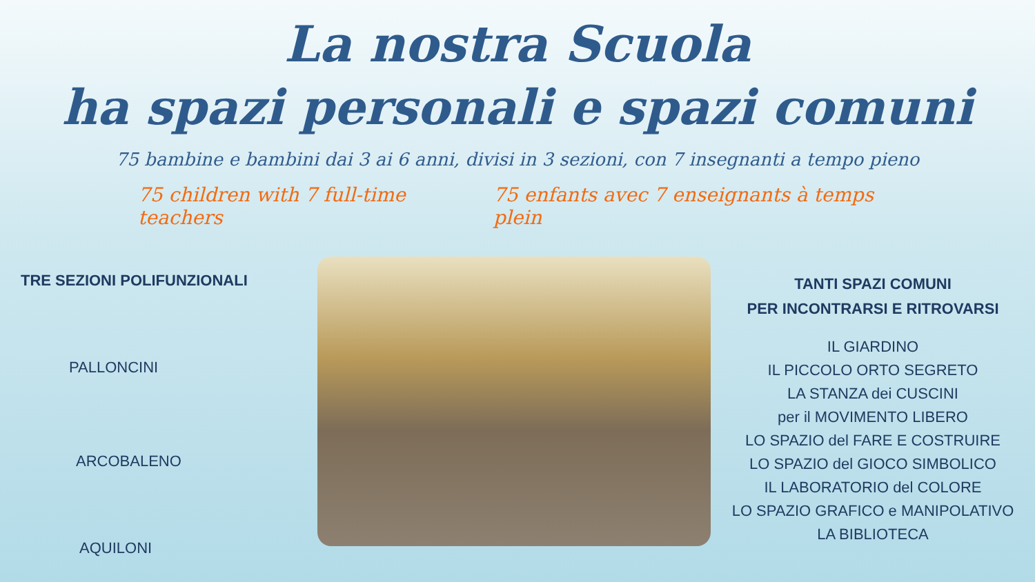La nostra Scuola
ha spazi personali e spazi comuni
75 bambine e bambini dai 3 ai 6 anni, divisi in 3 sezioni, con 7 insegnanti a tempo pieno
75 children with 7 full-time teachers 75 enfants avec 7 enseignants à temps plein
TRE SEZIONI POLIFUNZIONALI
PALLONCINI
ARCOBALENO
AQUILONI
TANTI SPAZI COMUNI
PER INCONTRARSI E RITROVARSI
IL GIARDINO
IL PICCOLO ORTO SEGRETO
LA STANZA dei CUSCINI
per il MOVIMENTO LIBERO
LO SPAZIO del FARE E COSTRUIRE
LO SPAZIO del GIOCO SIMBOLICO
IL LABORATORIO del COLORE
LO SPAZIO GRAFICO e MANIPOLATIVO
LA BIBLIOTECA